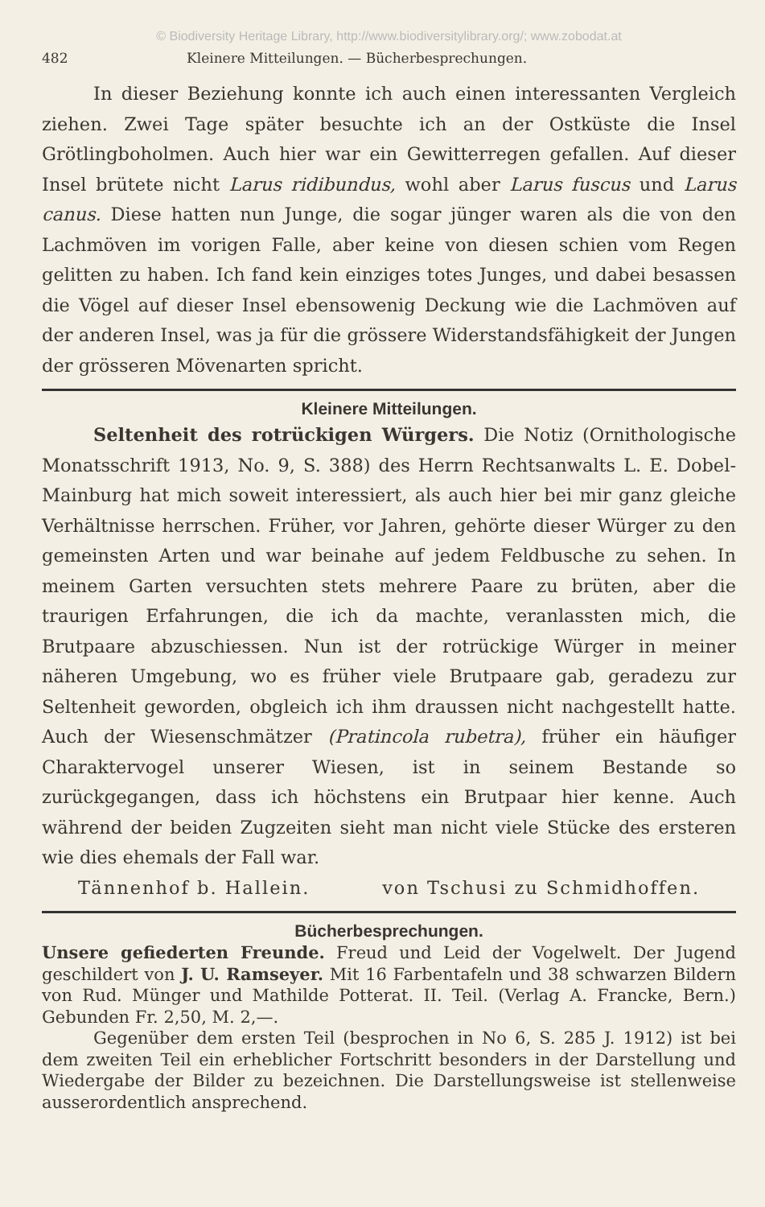© Biodiversity Heritage Library, http://www.biodiversitylibrary.org/; www.zobodat.at
482 Kleinere Mitteilungen. — Bücherbesprechungen.
In dieser Beziehung konnte ich auch einen interessanten Vergleich ziehen. Zwei Tage später besuchte ich an der Ostküste die Insel Grötlingboholmen. Auch hier war ein Gewitterregen gefallen. Auf dieser Insel brütete nicht Larus ridibundus, wohl aber Larus fuscus und Larus canus. Diese hatten nun Junge, die sogar jünger waren als die von den Lachmöven im vorigen Falle, aber keine von diesen schien vom Regen gelitten zu haben. Ich fand kein einziges totes Junges, und dabei besassen die Vögel auf dieser Insel ebensowenig Deckung wie die Lachmöven auf der anderen Insel, was ja für die grössere Widerstandsfähigkeit der Jungen der grösseren Mövenarten spricht.
Kleinere Mitteilungen.
Seltenheit des rotrückigen Würgers. Die Notiz (Ornithologische Monatsschrift 1913, No. 9, S. 388) des Herrn Rechtsanwalts L. E. Dobel-Mainburg hat mich soweit interessiert, als auch hier bei mir ganz gleiche Verhältnisse herrschen. Früher, vor Jahren, gehörte dieser Würger zu den gemeinsten Arten und war beinahe auf jedem Feldbusche zu sehen. In meinem Garten versuchten stets mehrere Paare zu brüten, aber die traurigen Erfahrungen, die ich da machte, veranlassten mich, die Brutpaare abzuschiessen. Nun ist der rotrückige Würger in meiner näheren Umgebung, wo es früher viele Brutpaare gab, geradezu zur Seltenheit geworden, obgleich ich ihm draussen nicht nachgestellt hatte. Auch der Wiesenschmätzer (Pratincola rubetra), früher ein häufiger Charaktervogel unserer Wiesen, ist in seinem Bestande so zurückgegangen, dass ich höchstens ein Brutpaar hier kenne. Auch während der beiden Zugzeiten sieht man nicht viele Stücke des ersteren wie dies ehemals der Fall war.
Tännenhof b. Hallein. von Tschusi zu Schmidhoffen.
Bücherbesprechungen.
Unsere gefiederten Freunde. Freud und Leid der Vogelwelt. Der Jugend geschildert von J. U. Ramseyer. Mit 16 Farbentafeln und 38 schwarzen Bildern von Rud. Münger und Mathilde Potterat. II. Teil. (Verlag A. Francke, Bern.) Gebunden Fr. 2,50, M. 2,—.
Gegenüber dem ersten Teil (besprochen in No 6, S. 285 J. 1912) ist bei dem zweiten Teil ein erheblicher Fortschritt besonders in der Darstellung und Wiedergabe der Bilder zu bezeichnen. Die Darstellungsweise ist stellenweise ausserordentlich ansprechend.